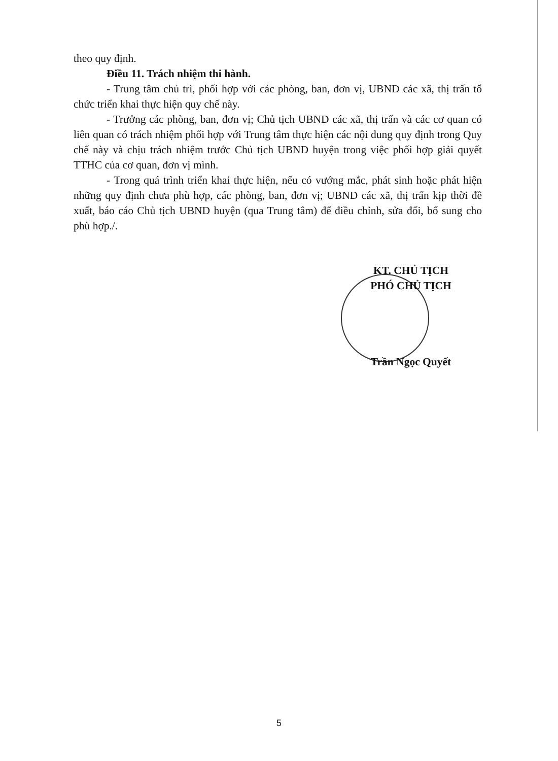theo quy định.
Điều 11. Trách nhiệm thi hành.
- Trung tâm chủ trì, phối hợp với các phòng, ban, đơn vị, UBND các xã, thị trấn tổ chức triển khai thực hiện quy chế này.
- Trưởng các phòng, ban, đơn vị; Chủ tịch UBND các xã, thị trấn và các cơ quan có liên quan có trách nhiệm phối hợp với Trung tâm thực hiện các nội dung quy định trong Quy chế này và chịu trách nhiệm trước Chủ tịch UBND huyện trong việc phối hợp giải quyết TTHC của cơ quan, đơn vị mình.
- Trong quá trình triển khai thực hiện, nếu có vướng mắc, phát sinh hoặc phát hiện những quy định chưa phù hợp, các phòng, ban, đơn vị; UBND các xã, thị trấn kịp thời đề xuất, báo cáo Chủ tịch UBND huyện (qua Trung tâm) để điều chỉnh, sửa đổi, bổ sung cho phù hợp./.
KT. CHỦ TỊCH
PHÓ CHỦ TỊCH
Trần Ngọc Quyết
5